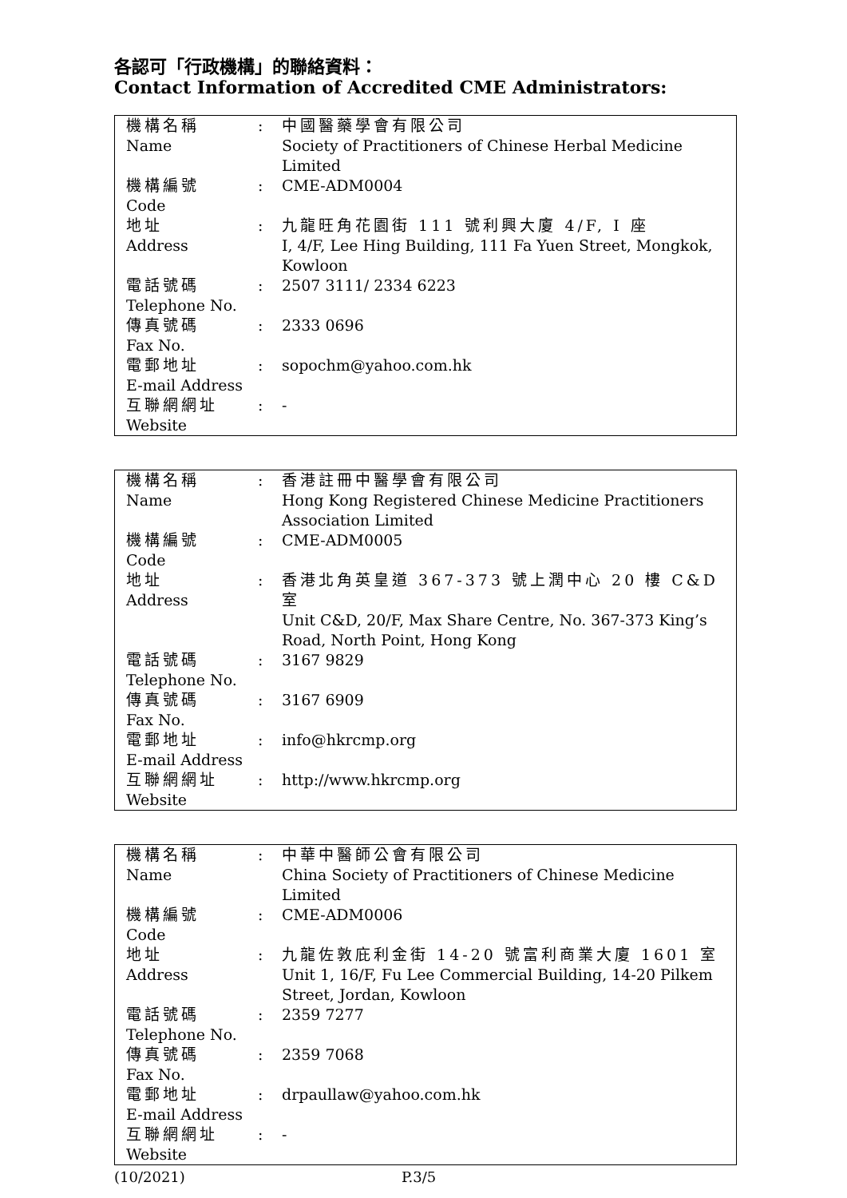各認可「行政機構」的聯絡資料：
Contact Information of Accredited CME Administrators:
| 機構名稱 Name | : | 中國醫藥學會有限公司 Society of Practitioners of Chinese Herbal Medicine Limited |
| 機構編號 Code | : | CME-ADM0004 |
| 地址 Address | : | 九龍旺角花園街 111 號利興大廈 4/F, I 座 I, 4/F, Lee Hing Building, 111 Fa Yuen Street, Mongkok, Kowloon |
| 電話號碼 Telephone No. | : | 2507 3111/ 2334 6223 |
| 傳真號碼 Fax No. | : | 2333 0696 |
| 電郵地址 E-mail Address | : | sopochm@yahoo.com.hk |
| 互聯網網址 Website | : | - |
| 機構名稱 Name | : | 香港註冊中醫學會有限公司 Hong Kong Registered Chinese Medicine Practitioners Association Limited |
| 機構編號 Code | : | CME-ADM0005 |
| 地址 Address | : | 香港北角英皇道 367-373 號上潤中心 20 樓 C&D 室 Unit C&D, 20/F, Max Share Centre, No. 367-373 King’s Road, North Point, Hong Kong |
| 電話號碼 Telephone No. | : | 3167 9829 |
| 傳真號碼 Fax No. | : | 3167 6909 |
| 電郵地址 E-mail Address | : | info@hkrcmp.org |
| 互聯網網址 Website | : | http://www.hkrcmp.org |
| 機構名稱 Name | : | 中華中醫師公會有限公司 China Society of Practitioners of Chinese Medicine Limited |
| 機構編號 Code | : | CME-ADM0006 |
| 地址 Address | : | 九龍佐敦庇利金街 14-20 號富利商業大廈 1601 室 Unit 1, 16/F, Fu Lee Commercial Building, 14-20 Pilkem Street, Jordan, Kowloon |
| 電話號碼 Telephone No. | : | 2359 7277 |
| 傳真號碼 Fax No. | : | 2359 7068 |
| 電郵地址 E-mail Address | : | drpaullaw@yahoo.com.hk |
| 互聯網網址 Website | : | - |
(10/2021) P.3/5